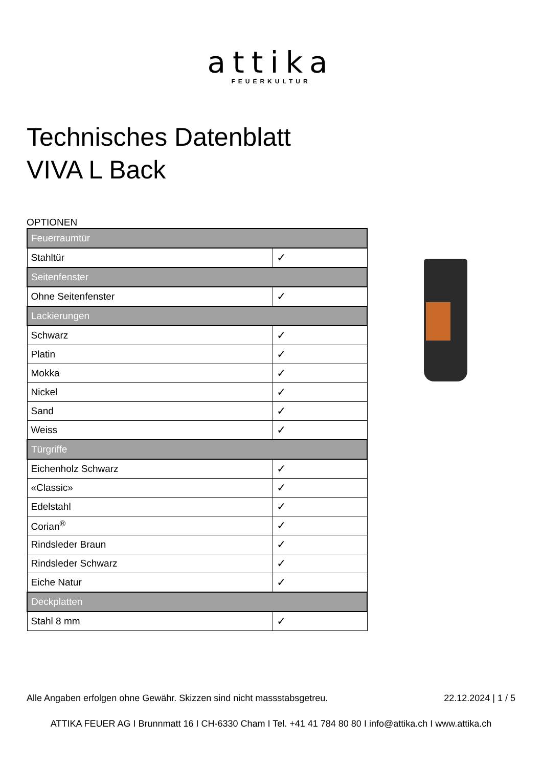attika
FEUERKULTUR
Technisches Datenblatt
VIVA L Back
OPTIONEN
| Feuerraumtür | |
| --- | --- |
| Stahltür | ✓ |
| Seitenfenster | |
| Ohne Seitenfenster | ✓ |
| Lackierungen | |
| Schwarz | ✓ |
| Platin | ✓ |
| Mokka | ✓ |
| Nickel | ✓ |
| Sand | ✓ |
| Weiss | ✓ |
| Türgriffe | |
| Eichenholz Schwarz | ✓ |
| «Classic» | ✓ |
| Edelstahl | ✓ |
| Corian<sup>®</sup> | ✓ |
| Rindsleder Braun | ✓ |
| Rindsleder Schwarz | ✓ |
| Eiche Natur | ✓ |
| Deckplatten | |
| Stahl 8 mm | ✓ |
Alle Angaben erfolgen ohne Gewähr. Skizzen sind nicht massstabsgetreu. 22.12.2024 | 1 / 5
ATTIKA FEUER AG I Brunnmatt 16 I CH-6330 Cham I Tel. +41 41 784 80 80 I info@attika.ch I www.attika.ch